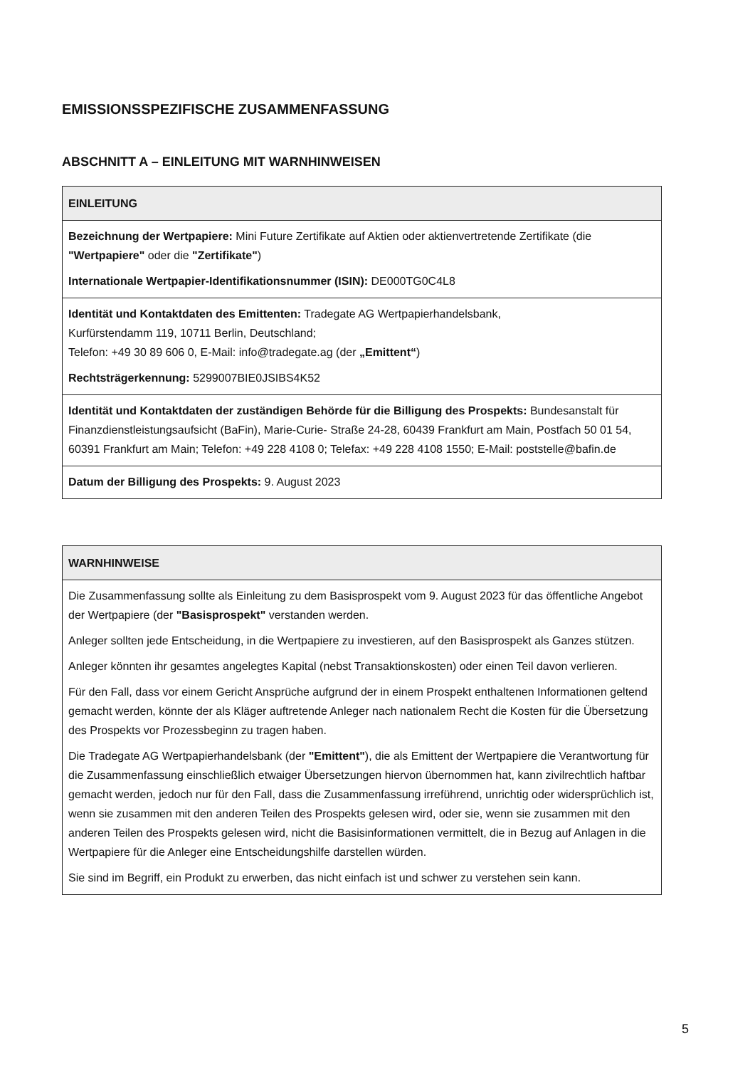EMISSIONSSPEZIFISCHE ZUSAMMENFASSUNG
ABSCHNITT A – EINLEITUNG MIT WARNHINWEISEN
| EINLEITUNG |
| --- |
| Bezeichnung der Wertpapiere: Mini Future Zertifikate auf Aktien oder aktienvertretende Zertifikate (die "Wertpapiere" oder die "Zertifikate" ) Internationale Wertpapier-Identifikationsnummer (ISIN): DE000TG0C4L8 |
| Identität und Kontaktdaten des Emittenten: Tradegate AG Wertpapierhandelsbank, Kurfürstendamm 119, 10711 Berlin, Deutschland; Telefon: +49 30 89 606 0, E-Mail: info@tradegate.ag (der „Emittent“ ) Rechtsträgerkennung: 5299007BIE0JSIBS4K52 |
| Identität und Kontaktdaten der zuständigen Behörde für die Billigung des Prospekts: Bundesanstalt für Finanzdienstleistungsaufsicht (BaFin), Marie-Curie- Straße 24-28, 60439 Frankfurt am Main, Postfach 50 01 54, 60391 Frankfurt am Main; Telefon: +49 228 4108 0; Telefax: +49 228 4108 1550; E-Mail: poststelle@bafin.de |
| Datum der Billigung des Prospekts: 9. August 2023 |
| WARNHINWEISE |
| --- |
| Die Zusammenfassung sollte als Einleitung zu dem Basisprospekt vom 9. August 2023 für das öffentliche Angebot der Wertpapiere (der "Basisprospekt" verstanden werden. Anleger sollten jede Entscheidung, in die Wertpapiere zu investieren, auf den Basisprospekt als Ganzes stützen. Anleger könnten ihr gesamtes angelegtes Kapital (nebst Transaktionskosten) oder einen Teil davon verlieren. Für den Fall, dass vor einem Gericht Ansprüche aufgrund der in einem Prospekt enthaltenen Informationen geltend gemacht werden, könnte der als Kläger auftretende Anleger nach nationalem Recht die Kosten für die Übersetzung des Prospekts vor Prozessbeginn zu tragen haben. Die Tradegate AG Wertpapierhandelsbank (der "Emittent" ), die als Emittent der Wertpapiere die Verantwortung für die Zusammenfassung einschließlich etwaiger Übersetzungen hiervon übernommen hat, kann zivilrechtlich haftbar gemacht werden, jedoch nur für den Fall, dass die Zusammenfassung irreführend, unrichtig oder widersprüchlich ist, wenn sie zusammen mit den anderen Teilen des Prospekts gelesen wird, oder sie, wenn sie zusammen mit den anderen Teilen des Prospekts gelesen wird, nicht die Basisinformationen vermittelt, die in Bezug auf Anlagen in die Wertpapiere für die Anleger eine Entscheidungshilfe darstellen würden. Sie sind im Begriff, ein Produkt zu erwerben, das nicht einfach ist und schwer zu verstehen sein kann. |
5